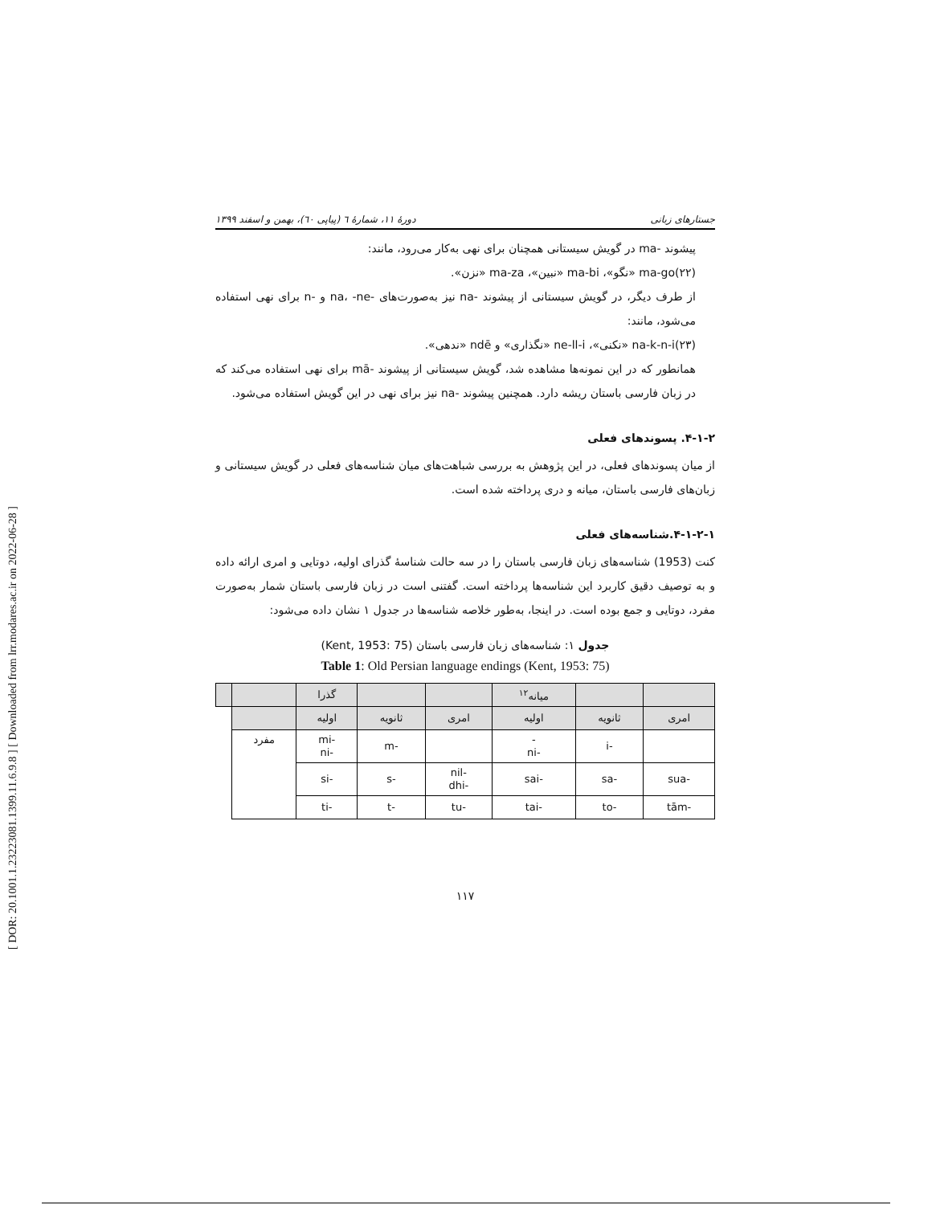[ DOR: 20.1001.1.23223081.1399.11.6.9.8 ] [ Downloaded from lrr.modares.ac.ir on 2022-06-28 ]
جستارهای زبانی دورهٔ ۱۱، شمارهٔ ٦ (پیاپی ٦٠)، بهمن و اسفند ۱۳۹۹
پیشوند -ma در گویش سیستانی همچنان برای نهی به‌کار می‌رود، مانند:
(۲۲)ma-go «نگو»، ma-bi «نبین»، ma-za «نزن».
از طرف دیگر، در گویش سیستانی از پیشوند -na نیز به‌صورت‌های -na، -ne و -n برای نهی استفاده می‌شود، مانند:
(۲۳)na-k-n-i «نکنی»، ne-ll-i «نگذاری» و ndē «ندهی».
همانطور که در این نمونه‌ها مشاهده شد، گویش سیستانی از پیشوند -mā برای نهی استفاده می‌کند که در زبان فارسی باستان ریشه دارد. همچنین پیشوند -na نیز برای نهی در این گویش استفاده می‌شود.
۴-۱-۲. پسوندهای فعلی
از میان پسوندهای فعلی، در این پژوهش به بررسی شباهت‌های میان شناسه‌های فعلی در گویش سیستانی و زبان‌های فارسی باستان، میانه و دری پرداخته شده است.
۴-۱-۲-۱.شناسه‌های فعلی
کنت (1953) شناسه‌های زبان فارسی باستان را در سه حالت شناسهٔ گذرای اولیه، دوتایی و امری ارائه داده و به توصیف دقیق کاربرد این شناسه‌ها پرداخته است. گفتنی است در زبان فارسی باستان شمار به‌صورت مفرد، دوتایی و جمع بوده است. در اینجا، به‌طور خلاصه شناسه‌ها در جدول ۱ نشان داده می‌شود:
جدول ۱: شناسه‌های زبان فارسی باستان (Kent, 1953: 75)
Table 1: Old Persian language endings (Kent, 1953: 75)
| | | میانه<sup>۱۲</sup> | | | گذرا | | |
| امری | ثانویه | اولیه | امری | ثانویه | اولیه | | |
| | -i | - -ni | | -m | -mi -ni | مفرد | |
| -sua | -sa | -sai | -nil -dhi | -s | -si | | |
| -tām | -to | -tai | -tu | -t | -ti | | |
۱۱۷